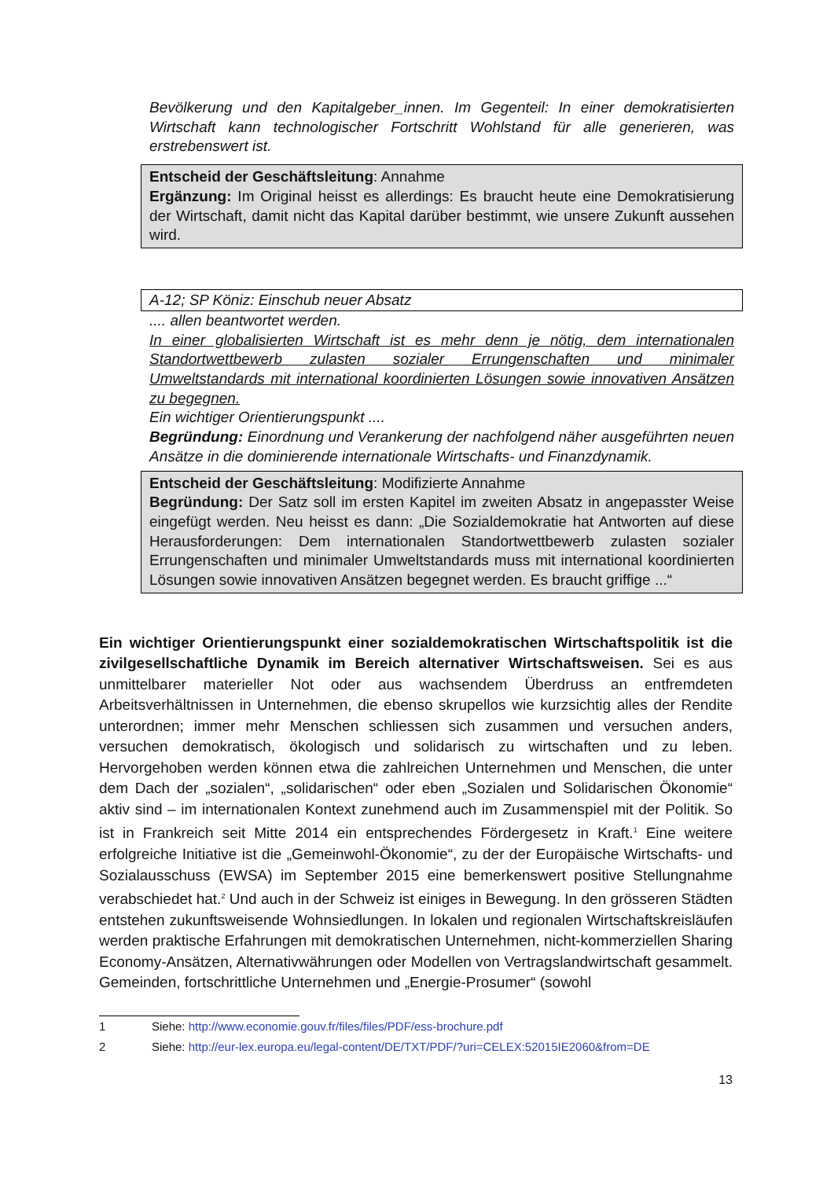Bevölkerung und den Kapitalgeber_innen. Im Gegenteil: In einer demokratisierten Wirtschaft kann technologischer Fortschritt Wohlstand für alle generieren, was erstrebenswert ist.
Entscheid der Geschäftsleitung: Annahme
Ergänzung: Im Original heisst es allerdings: Es braucht heute eine Demokratisierung der Wirtschaft, damit nicht das Kapital darüber bestimmt, wie unsere Zukunft aussehen wird.
A-12; SP Köniz: Einschub neuer Absatz
.... allen beantwortet werden.
In einer globalisierten Wirtschaft ist es mehr denn je nötig, dem internationalen Standortwettbewerb zulasten sozialer Errungenschaften und minimaler Umweltstandards mit international koordinierten Lösungen sowie innovativen Ansätzen zu begegnen.
Ein wichtiger Orientierungspunkt ....
Begründung: Einordnung und Verankerung der nachfolgend näher ausgeführten neuen Ansätze in die dominierende internationale Wirtschafts- und Finanzdynamik.
Entscheid der Geschäftsleitung: Modifizierte Annahme
Begründung: Der Satz soll im ersten Kapitel im zweiten Absatz in angepasster Weise eingefügt werden. Neu heisst es dann: „Die Sozialdemokratie hat Antworten auf diese Herausforderungen: Dem internationalen Standortwettbewerb zulasten sozialer Errungenschaften und minimaler Umweltstandards muss mit international koordinierten Lösungen sowie innovativen Ansätzen begegnet werden. Es braucht griffige ...“
Ein wichtiger Orientierungspunkt einer sozialdemokratischen Wirtschaftspolitik ist die zivilgesellschaftliche Dynamik im Bereich alternativer Wirtschaftsweisen. Sei es aus unmittelbarer materieller Not oder aus wachsendem Überdruss an entfremdeten Arbeitsverhältnissen in Unternehmen, die ebenso skrupellos wie kurzsichtig alles der Rendite unterordnen; immer mehr Menschen schliessen sich zusammen und versuchen anders, versuchen demokratisch, ökologisch und solidarisch zu wirtschaften und zu leben. Hervorgehoben werden können etwa die zahlreichen Unternehmen und Menschen, die unter dem Dach der „sozialen“, „solidarischen“ oder eben „Sozialen und Solidarischen Ökonomie“ aktiv sind – im internationalen Kontext zunehmend auch im Zusammenspiel mit der Politik. So ist in Frankreich seit Mitte 2014 ein entsprechendes Fördergesetz in Kraft.<sup>1</sup> Eine weitere erfolgreiche Initiative ist die „Gemeinwohl-Ökonomie“, zu der der Europäische Wirtschafts- und Sozialausschuss (EWSA) im September 2015 eine bemerkenswert positive Stellungnahme verabschiedet hat.<sup>2</sup> Und auch in der Schweiz ist einiges in Bewegung. In den grösseren Städten entstehen zukunftsweisende Wohnsiedlungen. In lokalen und regionalen Wirtschaftskreisläufen werden praktische Erfahrungen mit demokratischen Unternehmen, nicht-kommerziellen Sharing Economy-Ansätzen, Alternativwährungen oder Modellen von Vertragslandwirtschaft gesammelt. Gemeinden, fortschrittliche Unternehmen und „Energie-Prosumer“ (sowohl
1 Siehe: http://www.economie.gouv.fr/files/files/PDF/ess-brochure.pdf
2 Siehe: http://eur-lex.europa.eu/legal-content/DE/TXT/PDF/?uri=CELEX:52015IE2060&from=DE
13